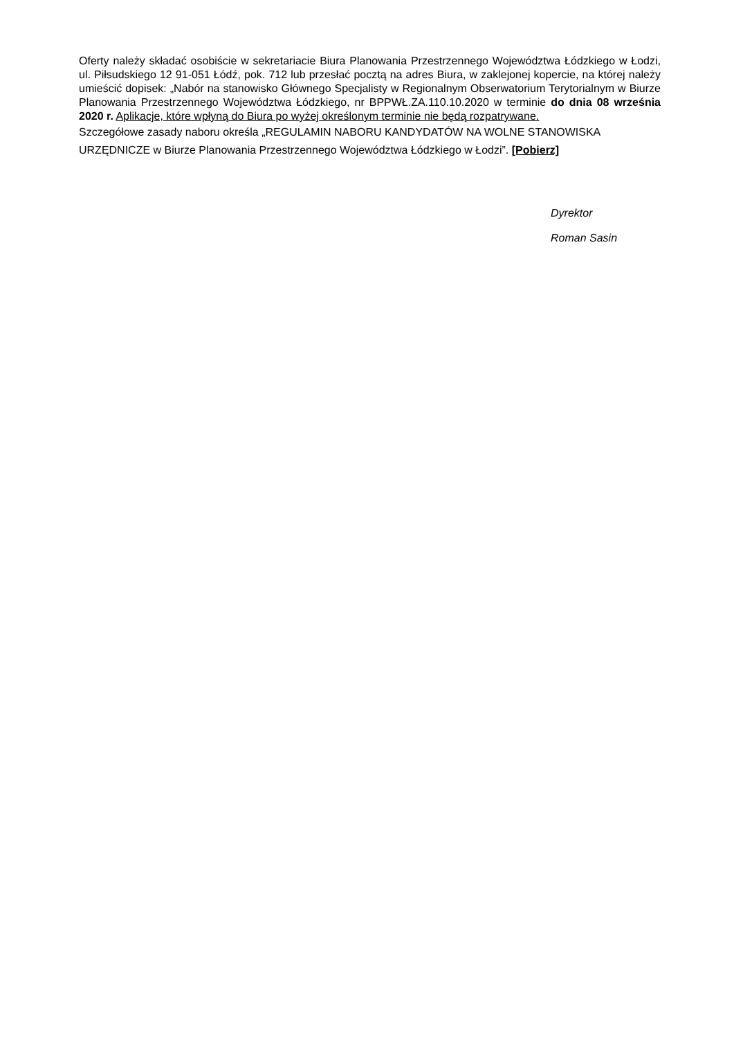Oferty należy składać osobiście w sekretariacie Biura Planowania Przestrzennego Województwa Łódzkiego w Łodzi, ul. Piłsudskiego 12 91-051 Łódź, pok. 712 lub przesłać pocztą na adres Biura, w zaklejonej kopercie, na której należy umieścić dopisek: „Nabór na stanowisko Głównego Specjalisty w Regionalnym Obserwatorium Terytorialnym w Biurze Planowania Przestrzennego Województwa Łódzkiego, nr BPPWŁ.ZA.110.10.2020 w terminie do dnia 08 września 2020 r. Aplikacje, które wpłyną do Biura po wyżej określonym terminie nie będą rozpatrywane.
Szczegółowe zasady naboru określa „REGULAMIN NABORU KANDYDATÓW NA WOLNE STANOWISKA URZĘDNICZE w Biurze Planowania Przestrzennego Województwa Łódzkiego w Łodzi”. [Pobierz]
Dyrektor
Roman Sasin